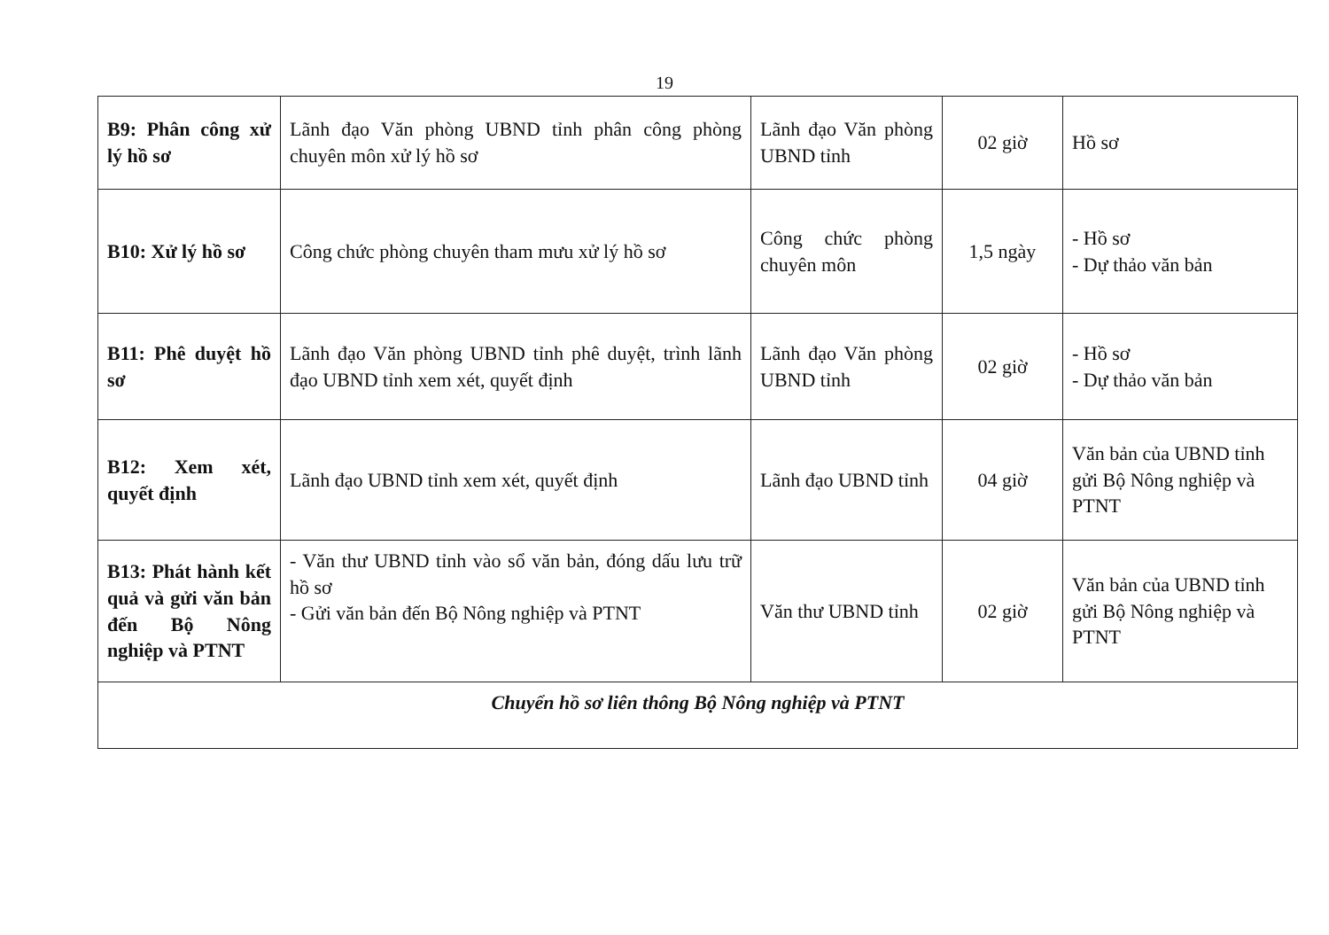19
| B9: Phân công xử lý hồ sơ | Lãnh đạo Văn phòng UBND tỉnh phân công phòng chuyên môn xử lý hồ sơ | Lãnh đạo Văn phòng UBND tỉnh | 02 giờ | Hồ sơ |
| B10: Xử lý hồ sơ | Công chức phòng chuyên tham mưu xử lý hồ sơ | Công chức phòng chuyên môn | 1,5 ngày | - Hồ sơ - Dự thảo văn bản |
| B11: Phê duyệt hồ sơ | Lãnh đạo Văn phòng UBND tỉnh phê duyệt, trình lãnh đạo UBND tỉnh xem xét, quyết định | Lãnh đạo Văn phòng UBND tỉnh | 02 giờ | - Hồ sơ - Dự thảo văn bản |
| B12: Xem xét, quyết định | Lãnh đạo UBND tỉnh xem xét, quyết định | Lãnh đạo UBND tỉnh | 04 giờ | Văn bản của UBND tỉnh gửi Bộ Nông nghiệp và PTNT |
| B13: Phát hành kết quả và gửi văn bản đến Bộ Nông nghiệp và PTNT | - Văn thư UBND tỉnh vào sổ văn bản, đóng dấu lưu trữ hồ sơ - Gửi văn bản đến Bộ Nông nghiệp và PTNT | Văn thư UBND tỉnh | 02 giờ | Văn bản của UBND tỉnh gửi Bộ Nông nghiệp và PTNT |
| Chuyển hồ sơ liên thông Bộ Nông nghiệp và PTNT | | | | |